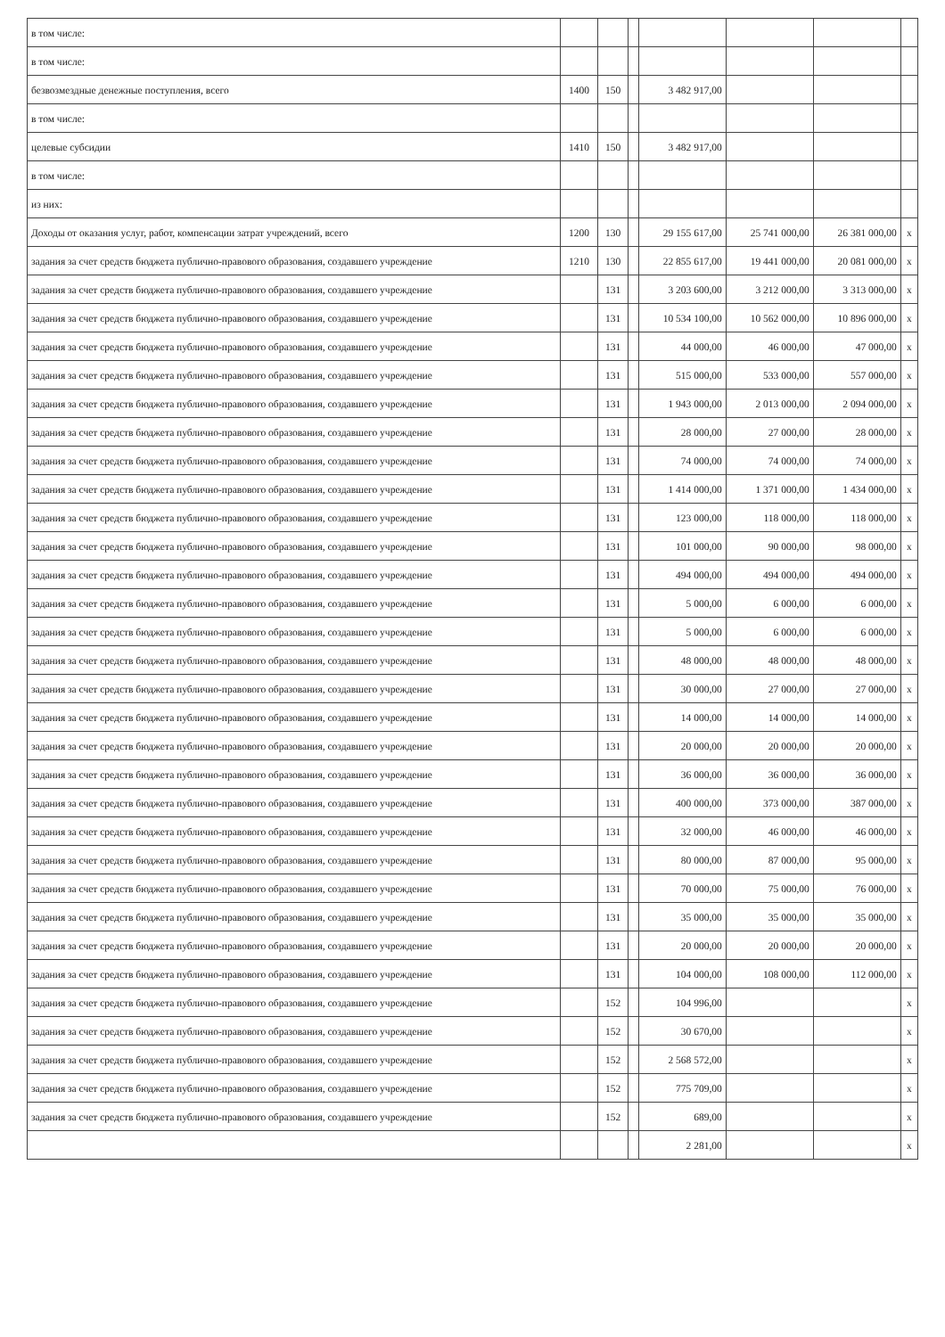| в том числе: | | | | | | | |
| в том числе: | | | | | | | |
| безвозмездные денежные поступления, всего | 1400 | 150 | | 3 482 917,00 | | | |
| в том числе: | | | | | | | |
| целевые субсидии | 1410 | 150 | | 3 482 917,00 | | | |
| в том числе: | | | | | | | |
| из них: | | | | | | | |
| Доходы от оказания услуг, работ, компенсации затрат учреждений, всего | 1200 | 130 | | 29 155 617,00 | 25 741 000,00 | 26 381 000,00 | x |
| задания за счет средств бюджета публично-правового образования, создавшего учреждение | 1210 | 130 | | 22 855 617,00 | 19 441 000,00 | 20 081 000,00 | x |
| задания за счет средств бюджета публично-правового образования, создавшего учреждение | | 131 | | 3 203 600,00 | 3 212 000,00 | 3 313 000,00 | x |
| задания за счет средств бюджета публично-правового образования, создавшего учреждение | | 131 | | 10 534 100,00 | 10 562 000,00 | 10 896 000,00 | x |
| задания за счет средств бюджета публично-правового образования, создавшего учреждение | | 131 | | 44 000,00 | 46 000,00 | 47 000,00 | x |
| задания за счет средств бюджета публично-правового образования, создавшего учреждение | | 131 | | 515 000,00 | 533 000,00 | 557 000,00 | x |
| задания за счет средств бюджета публично-правового образования, создавшего учреждение | | 131 | | 1 943 000,00 | 2 013 000,00 | 2 094 000,00 | x |
| задания за счет средств бюджета публично-правового образования, создавшего учреждение | | 131 | | 28 000,00 | 27 000,00 | 28 000,00 | x |
| задания за счет средств бюджета публично-правового образования, создавшего учреждение | | 131 | | 74 000,00 | 74 000,00 | 74 000,00 | x |
| задания за счет средств бюджета публично-правового образования, создавшего учреждение | | 131 | | 1 414 000,00 | 1 371 000,00 | 1 434 000,00 | x |
| задания за счет средств бюджета публично-правового образования, создавшего учреждение | | 131 | | 123 000,00 | 118 000,00 | 118 000,00 | x |
| задания за счет средств бюджета публично-правового образования, создавшего учреждение | | 131 | | 101 000,00 | 90 000,00 | 98 000,00 | x |
| задания за счет средств бюджета публично-правового образования, создавшего учреждение | | 131 | | 494 000,00 | 494 000,00 | 494 000,00 | x |
| задания за счет средств бюджета публично-правового образования, создавшего учреждение | | 131 | | 5 000,00 | 6 000,00 | 6 000,00 | x |
| задания за счет средств бюджета публично-правового образования, создавшего учреждение | | 131 | | 5 000,00 | 6 000,00 | 6 000,00 | x |
| задания за счет средств бюджета публично-правового образования, создавшего учреждение | | 131 | | 48 000,00 | 48 000,00 | 48 000,00 | x |
| задания за счет средств бюджета публично-правового образования, создавшего учреждение | | 131 | | 30 000,00 | 27 000,00 | 27 000,00 | x |
| задания за счет средств бюджета публично-правового образования, создавшего учреждение | | 131 | | 14 000,00 | 14 000,00 | 14 000,00 | x |
| задания за счет средств бюджета публично-правового образования, создавшего учреждение | | 131 | | 20 000,00 | 20 000,00 | 20 000,00 | x |
| задания за счет средств бюджета публично-правового образования, создавшего учреждение | | 131 | | 36 000,00 | 36 000,00 | 36 000,00 | x |
| задания за счет средств бюджета публично-правового образования, создавшего учреждение | | 131 | | 400 000,00 | 373 000,00 | 387 000,00 | x |
| задания за счет средств бюджета публично-правового образования, создавшего учреждение | | 131 | | 32 000,00 | 46 000,00 | 46 000,00 | x |
| задания за счет средств бюджета публично-правового образования, создавшего учреждение | | 131 | | 80 000,00 | 87 000,00 | 95 000,00 | x |
| задания за счет средств бюджета публично-правового образования, создавшего учреждение | | 131 | | 70 000,00 | 75 000,00 | 76 000,00 | x |
| задания за счет средств бюджета публично-правового образования, создавшего учреждение | | 131 | | 35 000,00 | 35 000,00 | 35 000,00 | x |
| задания за счет средств бюджета публично-правового образования, создавшего учреждение | | 131 | | 20 000,00 | 20 000,00 | 20 000,00 | x |
| задания за счет средств бюджета публично-правового образования, создавшего учреждение | | 131 | | 104 000,00 | 108 000,00 | 112 000,00 | x |
| задания за счет средств бюджета публично-правового образования, создавшего учреждение | | 152 | | 104 996,00 | | | x |
| задания за счет средств бюджета публично-правового образования, создавшего учреждение | | 152 | | 30 670,00 | | | x |
| задания за счет средств бюджета публично-правового образования, создавшего учреждение | | 152 | | 2 568 572,00 | | | x |
| задания за счет средств бюджета публично-правового образования, создавшего учреждение | | 152 | | 775 709,00 | | | x |
| задания за счет средств бюджета публично-правового образования, создавшего учреждение | | 152 | | 689,00 | | | x |
| | | | | 2 281,00 | | | x |